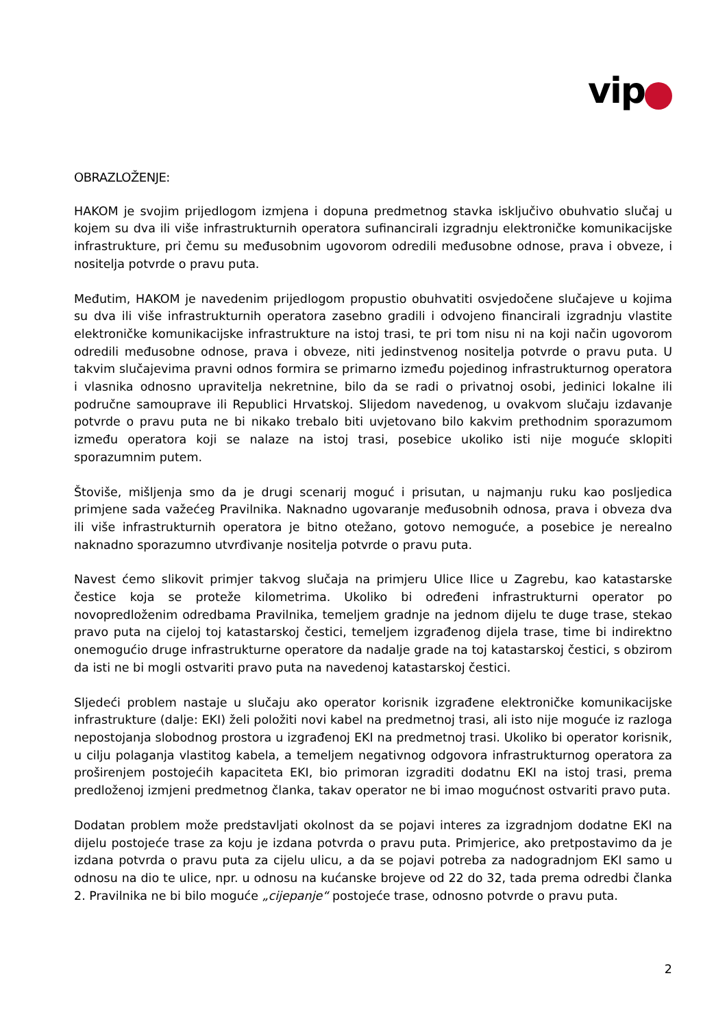vip
OBRAZLOŽENJE:
HAKOM je svojim prijedlogom izmjena i dopuna predmetnog stavka isključivo obuhvatio slučaj u kojem su dva ili više infrastrukturnih operatora sufinancirali izgradnju elektroničke komunikacijske infrastrukture, pri čemu su međusobnim ugovorom odredili međusobne odnose, prava i obveze, i nositelja potvrde o pravu puta.
Međutim, HAKOM je navedenim prijedlogom propustio obuhvatiti osvjedočene slučajeve u kojima su dva ili više infrastrukturnih operatora zasebno gradili i odvojeno financirali izgradnju vlastite elektroničke komunikacijske infrastrukture na istoj trasi, te pri tom nisu ni na koji način ugovorom odredili međusobne odnose, prava i obveze, niti jedinstvenog nositelja potvrde o pravu puta. U takvim slučajevima pravni odnos formira se primarno između pojedinog infrastrukturnog operatora i vlasnika odnosno upravitelja nekretnine, bilo da se radi o privatnoj osobi, jedinici lokalne ili područne samouprave ili Republici Hrvatskoj. Slijedom navedenog, u ovakvom slučaju izdavanje potvrde o pravu puta ne bi nikako trebalo biti uvjetovano bilo kakvim prethodnim sporazumom između operatora koji se nalaze na istoj trasi, posebice ukoliko isti nije moguće sklopiti sporazumnim putem.
Štoviše, mišljenja smo da je drugi scenarij moguć i prisutan, u najmanju ruku kao posljedica primjene sada važećeg Pravilnika. Naknadno ugovaranje međusobnih odnosa, prava i obveza dva ili više infrastrukturnih operatora je bitno otežano, gotovo nemoguće, a posebice je nerealno naknadno sporazumno utvrđivanje nositelja potvrde o pravu puta.
Navest ćemo slikovit primjer takvog slučaja na primjeru Ulice Ilice u Zagrebu, kao katastarske čestice koja se proteže kilometrima. Ukoliko bi određeni infrastrukturni operator po novopredloženim odredbama Pravilnika, temeljem gradnje na jednom dijelu te duge trase, stekao pravo puta na cijeloj toj katastarskoj čestici, temeljem izgrađenog dijela trase, time bi indirektno onemogućio druge infrastrukturne operatore da nadalje grade na toj katastarskoj čestici, s obzirom da isti ne bi mogli ostvariti pravo puta na navedenoj katastarskoj čestici.
Sljedeći problem nastaje u slučaju ako operator korisnik izgrađene elektroničke komunikacijske infrastrukture (dalje: EKI) želi položiti novi kabel na predmetnoj trasi, ali isto nije moguće iz razloga nepostojanja slobodnog prostora u izgrađenoj EKI na predmetnoj trasi. Ukoliko bi operator korisnik, u cilju polaganja vlastitog kabela, a temeljem negativnog odgovora infrastrukturnog operatora za proširenjem postojećih kapaciteta EKI, bio primoran izgraditi dodatnu EKI na istoj trasi, prema predloženoj izmjeni predmetnog članka, takav operator ne bi imao mogućnost ostvariti pravo puta.
Dodatan problem može predstavljati okolnost da se pojavi interes za izgradnjom dodatne EKI na dijelu postojeće trase za koju je izdana potvrda o pravu puta. Primjerice, ako pretpostavimo da je izdana potvrda o pravu puta za cijelu ulicu, a da se pojavi potreba za nadogradnjom EKI samo u odnosu na dio te ulice, npr. u odnosu na kućanske brojeve od 22 do 32, tada prema odredbi članka 2. Pravilnika ne bi bilo moguće „cijepanje“ postojeće trase, odnosno potvrde o pravu puta.
2